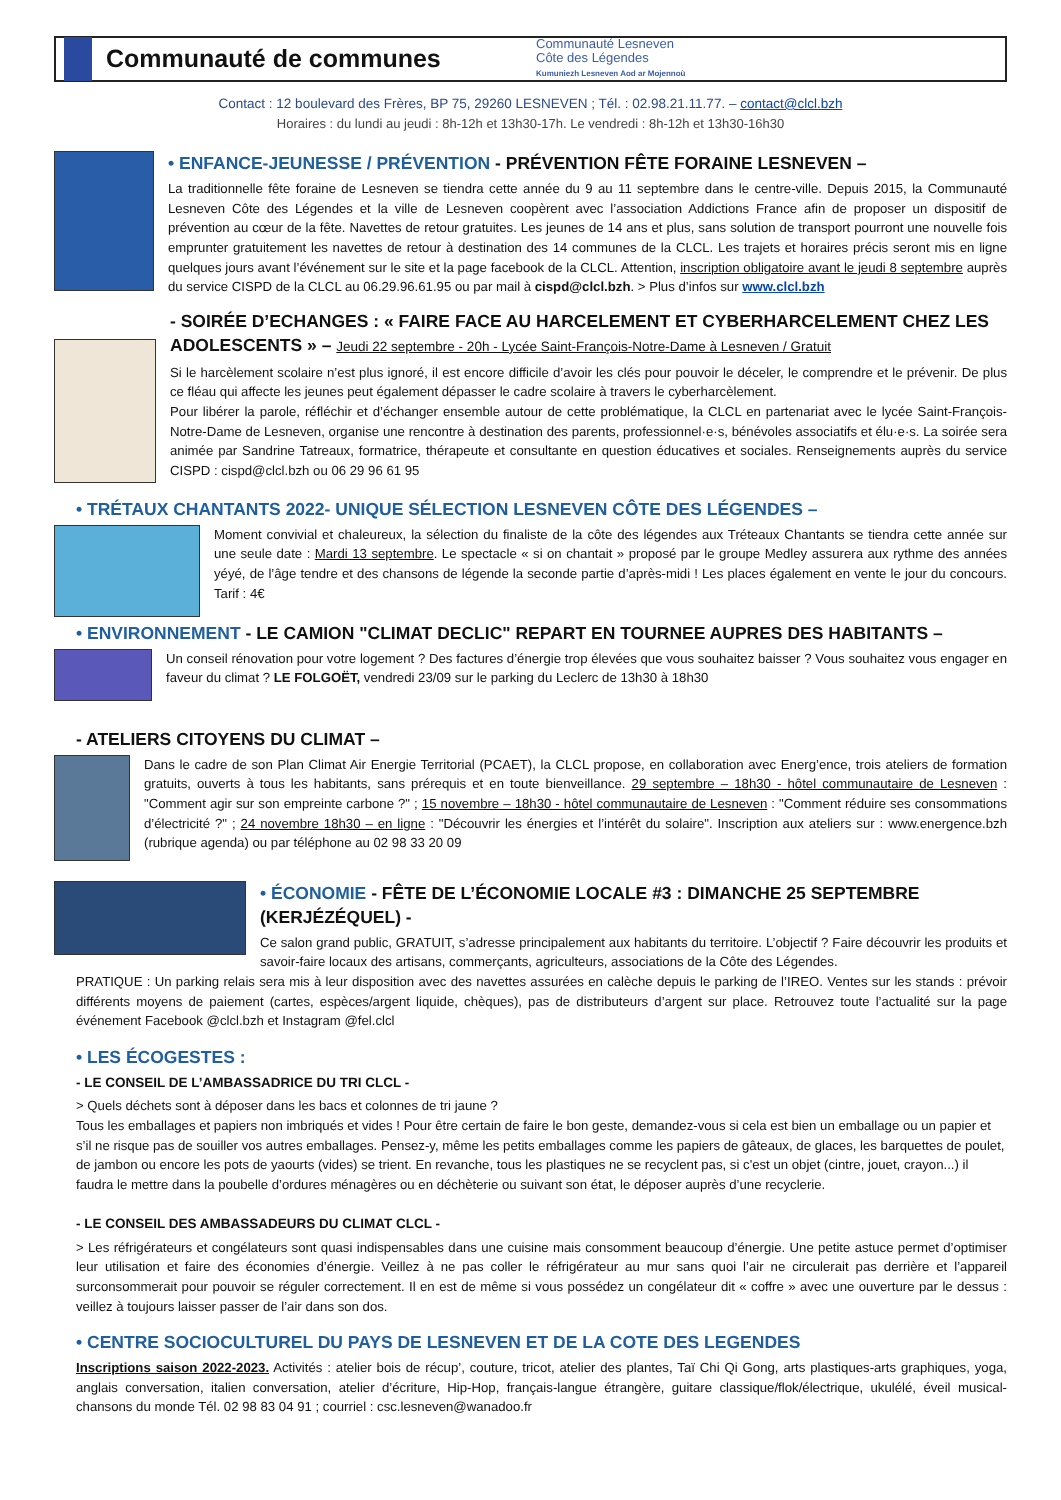Communauté de communes
Communauté Lesneven
Côte des Légendes
Kumuniezh Lesneven Aod ar Mojennoù
Contact : 12 boulevard des Frères, BP 75, 29260 LESNEVEN ; Tél. : 02.98.21.11.77. – contact@clcl.bzh
Horaires : du lundi au jeudi : 8h-12h et 13h30-17h. Le vendredi : 8h-12h et 13h30-16h30
• ENFANCE-JEUNESSE / PRÉVENTION - PRÉVENTION FÊTE FORAINE LESNEVEN –
La traditionnelle fête foraine de Lesneven se tiendra cette année du 9 au 11 septembre dans le centre-ville. Depuis 2015, la Communauté Lesneven Côte des Légendes et la ville de Lesneven coopèrent avec l’association Addictions France afin de proposer un dispositif de prévention au cœur de la fête. Navettes de retour gratuites. Les jeunes de 14 ans et plus, sans solution de transport pourront une nouvelle fois emprunter gratuitement les navettes de retour à destination des 14 communes de la CLCL. Les trajets et horaires précis seront mis en ligne quelques jours avant l’événement sur le site et la page facebook de la CLCL. Attention, inscription obligatoire avant le jeudi 8 septembre auprès du service CISPD de la CLCL au 06.29.96.61.95 ou par mail à cispd@clcl.bzh. > Plus d’infos sur www.clcl.bzh
- SOIRÉE D’ECHANGES : « FAIRE FACE AU HARCELEMENT ET CYBERHARCELEMENT CHEZ LES ADOLESCENTS » – Jeudi 22 septembre - 20h - Lycée Saint-François-Notre-Dame à Lesneven / Gratuit
Si le harcèlement scolaire n’est plus ignoré, il est encore difficile d’avoir les clés pour pouvoir le déceler, le comprendre et le prévenir. De plus ce fléau qui affecte les jeunes peut également dépasser le cadre scolaire à travers le cyberharcèlement.
Pour libérer la parole, réfléchir et d’échanger ensemble autour de cette problématique, la CLCL en partenariat avec le lycée Saint-François-Notre-Dame de Lesneven, organise une rencontre à destination des parents, professionnel·e·s, bénévoles associatifs et élu·e·s. La soirée sera animée par Sandrine Tatreaux, formatrice, thérapeute et consultante en question éducatives et sociales. Renseignements auprès du service CISPD : cispd@clcl.bzh ou 06 29 96 61 95
• TRÉTAUX CHANTANTS 2022- UNIQUE SÉLECTION LESNEVEN CÔTE DES LÉGENDES –
Moment convivial et chaleureux, la sélection du finaliste de la côte des légendes aux Tréteaux Chantants se tiendra cette année sur une seule date : Mardi 13 septembre. Le spectacle « si on chantait » proposé par le groupe Medley assurera aux rythme des années yéyé, de l’âge tendre et des chansons de légende la seconde partie d’après-midi ! Les places également en vente le jour du concours. Tarif : 4€
• ENVIRONNEMENT - LE CAMION "CLIMAT DECLIC" REPART EN TOURNEE AUPRES DES HABITANTS –
Un conseil rénovation pour votre logement ? Des factures d’énergie trop élevées que vous souhaitez baisser ? Vous souhaitez vous engager en faveur du climat ? LE FOLGOËT, vendredi 23/09 sur le parking du Leclerc de 13h30 à 18h30
- ATELIERS CITOYENS DU CLIMAT –
Dans le cadre de son Plan Climat Air Energie Territorial (PCAET), la CLCL propose, en collaboration avec Energ’ence, trois ateliers de formation gratuits, ouverts à tous les habitants, sans prérequis et en toute bienveillance. 29 septembre – 18h30 - hôtel communautaire de Lesneven : "Comment agir sur son empreinte carbone ?" ; 15 novembre – 18h30 - hôtel communautaire de Lesneven : "Comment réduire ses consommations d’électricité ?" ; 24 novembre 18h30 – en ligne : "Découvrir les énergies et l’intérêt du solaire". Inscription aux ateliers sur : www.energence.bzh (rubrique agenda) ou par téléphone au 02 98 33 20 09
• ÉCONOMIE - FÊTE DE L’ÉCONOMIE LOCALE #3 : DIMANCHE 25 SEPTEMBRE (KERJÉZÉQUEL) -
Ce salon grand public, GRATUIT, s’adresse principalement aux habitants du territoire. L’objectif ? Faire découvrir les produits et savoir-faire locaux des artisans, commerçants, agriculteurs, associations de la Côte des Légendes.
PRATIQUE : Un parking relais sera mis à leur disposition avec des navettes assurées en calèche depuis le parking de l’IREO. Ventes sur les stands : prévoir différents moyens de paiement (cartes, espèces/argent liquide, chèques), pas de distributeurs d’argent sur place. Retrouvez toute l’actualité sur la page événement Facebook @clcl.bzh et Instagram @fel.clcl
• LES ÉCOGESTES :
- LE CONSEIL DE L’AMBASSADRICE DU TRI CLCL -
> Quels déchets sont à déposer dans les bacs et colonnes de tri jaune ?
Tous les emballages et papiers non imbriqués et vides ! Pour être certain de faire le bon geste, demandez-vous si cela est bien un emballage ou un papier et s’il ne risque pas de souiller vos autres emballages. Pensez-y, même les petits emballages comme les papiers de gâteaux, de glaces, les barquettes de poulet, de jambon ou encore les pots de yaourts (vides) se trient. En revanche, tous les plastiques ne se recyclent pas, si c'est un objet (cintre, jouet, crayon...) il faudra le mettre dans la poubelle d’ordures ménagères ou en déchèterie ou suivant son état, le déposer auprès d’une recyclerie.
- LE CONSEIL DES AMBASSADEURS DU CLIMAT CLCL -
> Les réfrigérateurs et congélateurs sont quasi indispensables dans une cuisine mais consomment beaucoup d’énergie. Une petite astuce permet d’optimiser leur utilisation et faire des économies d’énergie. Veillez à ne pas coller le réfrigérateur au mur sans quoi l’air ne circulerait pas derrière et l’appareil surconsommerait pour pouvoir se réguler correctement. Il en est de même si vous possédez un congélateur dit « coffre » avec une ouverture par le dessus : veillez à toujours laisser passer de l’air dans son dos.
• CENTRE SOCIOCULTUREL DU PAYS DE LESNEVEN ET DE LA COTE DES LEGENDES
Inscriptions saison 2022-2023. Activités : atelier bois de récup’, couture, tricot, atelier des plantes, Taï Chi Qi Gong, arts plastiques-arts graphiques, yoga, anglais conversation, italien conversation, atelier d’écriture, Hip-Hop, français-langue étrangère, guitare classique/flok/électrique, ukulélé, éveil musical-chansons du monde Tél. 02 98 83 04 91 ; courriel : csc.lesneven@wanadoo.fr